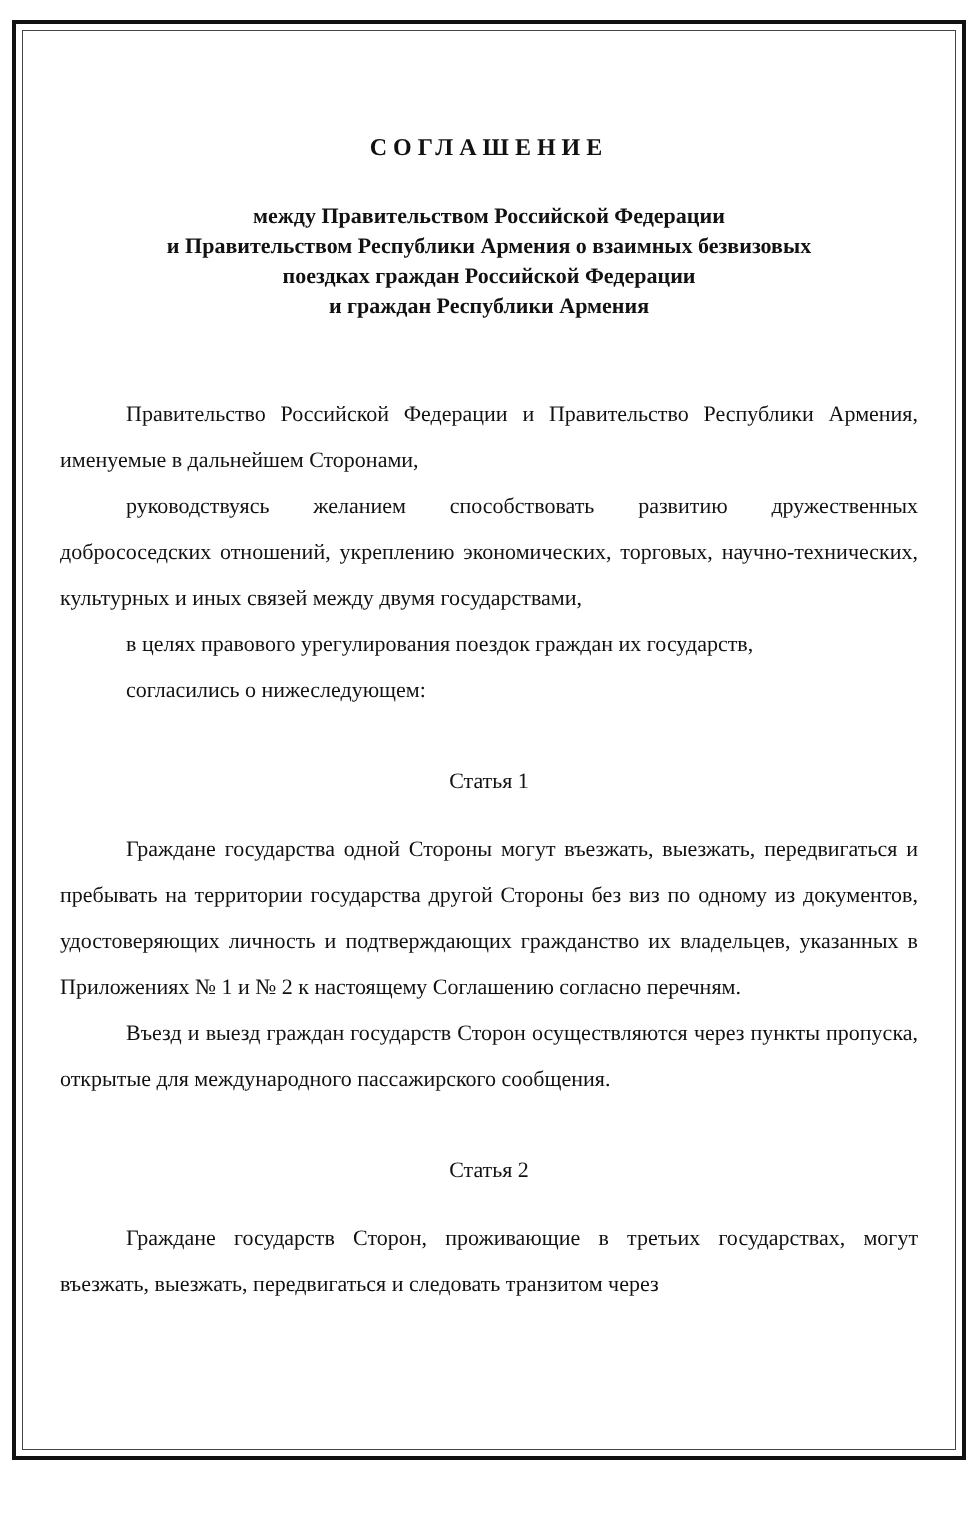СОГЛАШЕНИЕ
между Правительством Российской Федерации
и Правительством Республики Армения о взаимных безвизовых
поездках граждан Российской Федерации
и граждан Республики Армения
Правительство Российской Федерации и Правительство Республики Армения, именуемые в дальнейшем Сторонами,
руководствуясь желанием способствовать развитию дружественных добрососедских отношений, укреплению экономических, торговых, научно-технических, культурных и иных связей между двумя государствами,
в целях правового урегулирования поездок граждан их государств,
согласились о нижеследующем:
Статья 1
Граждане государства одной Стороны могут въезжать, выезжать, передвигаться и пребывать на территории государства другой Стороны без виз по одному из документов, удостоверяющих личность и подтверждающих гражданство их владельцев, указанных в Приложениях № 1 и № 2 к настоящему Соглашению согласно перечням.
Въезд и выезд граждан государств Сторон осуществляются через пункты пропуска, открытые для международного пассажирского сообщения.
Статья 2
Граждане государств Сторон, проживающие в третьих государствах, могут въезжать, выезжать, передвигаться и следовать транзитом через